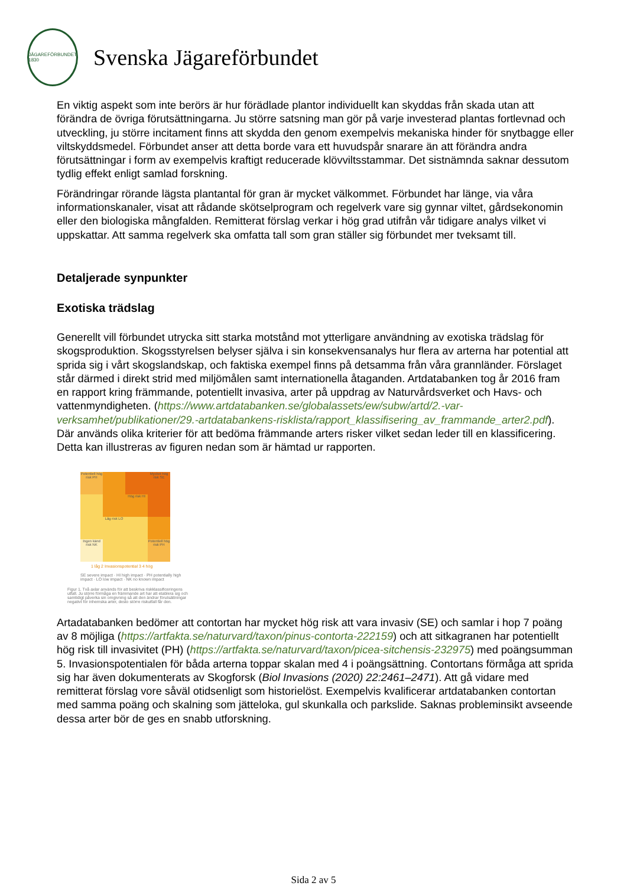JÄGAREFÖRBUNDET 1830
Svenska Jägareförbundet
En viktig aspekt som inte berörs är hur förädlade plantor individuellt kan skyddas från skada utan att förändra de övriga förutsättningarna. Ju större satsning man gör på varje investerad plantas fortlevnad och utveckling, ju större incitament finns att skydda den genom exempelvis mekaniska hinder för snytbagge eller viltskyddsmedel. Förbundet anser att detta borde vara ett huvudspår snarare än att förändra andra förutsättningar i form av exempelvis kraftigt reducerade klövviltsstammar. Det sistnämnda saknar dessutom tydlig effekt enligt samlad forskning.
Förändringar rörande lägsta plantantal för gran är mycket välkommet. Förbundet har länge, via våra informationskanaler, visat att rådande skötselprogram och regelverk vare sig gynnar viltet, gårdsekonomin eller den biologiska mångfalden. Remitterat förslag verkar i hög grad utifrån vår tidigare analys vilket vi uppskattar. Att samma regelverk ska omfatta tall som gran ställer sig förbundet mer tveksamt till.
Detaljerade synpunkter
Exotiska trädslag
Generellt vill förbundet utrycka sitt starka motstånd mot ytterligare användning av exotiska trädslag för skogsproduktion. Skogsstyrelsen belyser själva i sin konsekvensanalys hur flera av arterna har potential att sprida sig i vårt skogslandskap, och faktiska exempel finns på detsamma från våra grannländer. Förslaget står därmed i direkt strid med miljömålen samt internationella åtaganden. Artdatabanken tog år 2016 fram en rapport kring främmande, potentiellt invasiva, arter på uppdrag av Naturvårdsverket och Havs- och vattenmyndigheten. (https://www.artdatabanken.se/globalassets/ew/subw/artd/2.-var-verksamhet/publikationer/29.-artdatabankens-risklista/rapport_klassifisering_av_frammande_arter2.pdf). Där används olika kriterier för att bedöma främmande arters risker vilket sedan leder till en klassificering. Detta kan illustreras av figuren nedan som är hämtad ur rapporten.
Potentiell hög risk PH
Mycket hög risk SE
Hög risk HI
Låg risk LO
Ingen känd risk NK
Potentiell hög risk PH
1 låg 2 Invasionspotential 3 4 hög
SE severe impact · HI high impact · PH potentially high impact · LO low impact · NK no known impact
Figur 1. Två axlar används för att beskriva riskklassificeringens utfall. Ju större förmåga en främmande art har att etablera sig och samtidigt påverka sin omgivning så att den ändrar förutsättningar negativt för inhemska arter, desto större riskutfall får den.
Artadatabanken bedömer att contortan har mycket hög risk att vara invasiv (SE) och samlar i hop 7 poäng av 8 möjliga (https://artfakta.se/naturvard/taxon/pinus-contorta-222159) och att sitkagranen har potentiellt hög risk till invasivitet (PH) (https://artfakta.se/naturvard/taxon/picea-sitchensis-232975) med poängsumman 5. Invasionspotentialen för båda arterna toppar skalan med 4 i poängsättning. Contortans förmåga att sprida sig har även dokumenterats av Skogforsk (Biol Invasions (2020) 22:2461–2471). Att gå vidare med remitterat förslag vore såväl otidsenligt som historielöst. Exempelvis kvalificerar artdatabanken contortan med samma poäng och skalning som jätteloka, gul skunkalla och parkslide. Saknas probleminsikt avseende dessa arter bör de ges en snabb utforskning.
Sida 2 av 5